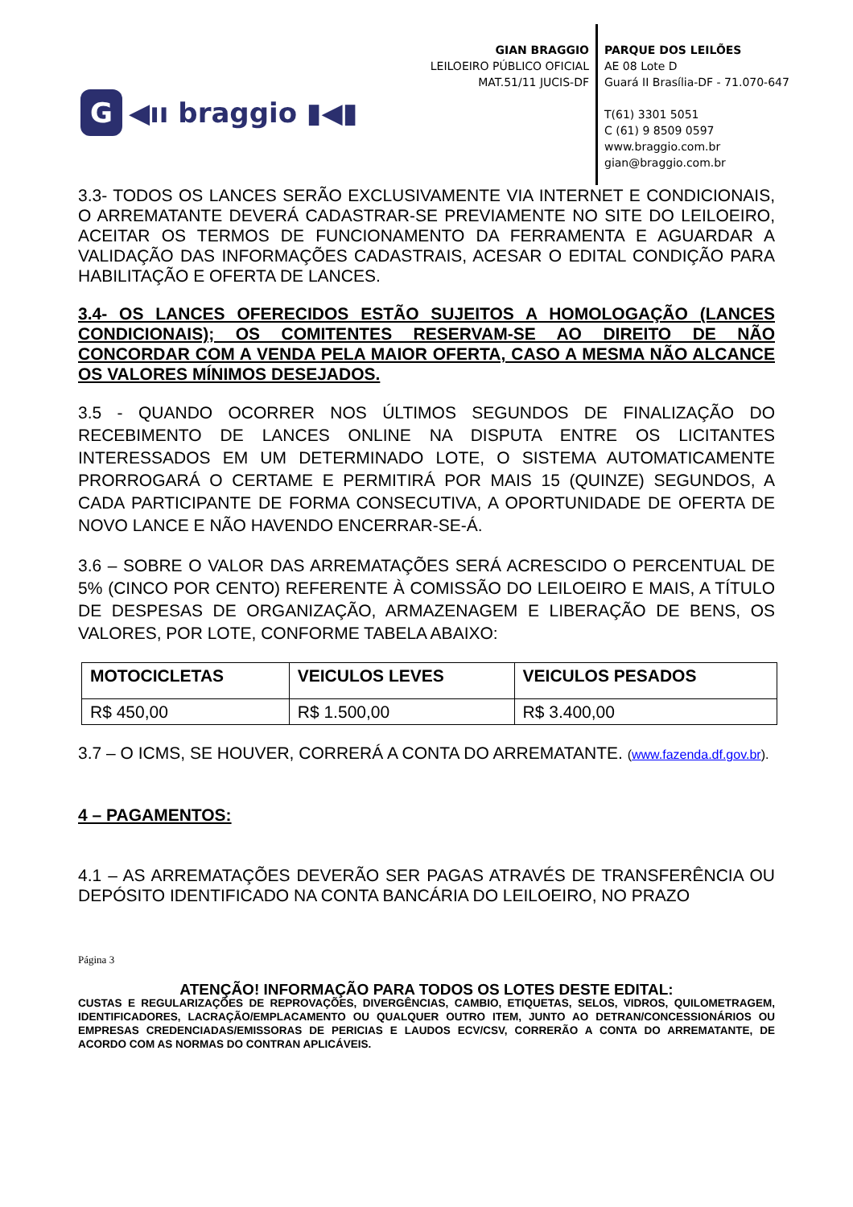G
◀ıı braggio ▮◀▮
GIAN BRAGGIO
LEILOEIRO PÚBLICO OFICIAL
MAT.51/11 JUCIS-DF
PARQUE DOS LEILÕES
AE 08 Lote D
Guará II Brasília-DF - 71.070-647
T(61) 3301 5051
C (61) 9 8509 0597
www.braggio.com.br
gian@braggio.com.br
3.3- TODOS OS LANCES SERÃO EXCLUSIVAMENTE VIA INTERNET E CONDICIONAIS, O ARREMATANTE DEVERÁ CADASTRAR-SE PREVIAMENTE NO SITE DO LEILOEIRO, ACEITAR OS TERMOS DE FUNCIONAMENTO DA FERRAMENTA E AGUARDAR A VALIDAÇÃO DAS INFORMAÇÕES CADASTRAIS, ACESAR O EDITAL CONDIÇÃO PARA HABILITAÇÃO E OFERTA DE LANCES.
3.4- OS LANCES OFERECIDOS ESTÃO SUJEITOS A HOMOLOGAÇÃO (LANCES CONDICIONAIS); OS COMITENTES RESERVAM-SE AO DIREITO DE NÃO CONCORDAR COM A VENDA PELA MAIOR OFERTA, CASO A MESMA NÃO ALCANCE OS VALORES MÍNIMOS DESEJADOS.
3.5 - QUANDO OCORRER NOS ÚLTIMOS SEGUNDOS DE FINALIZAÇÃO DO RECEBIMENTO DE LANCES ONLINE NA DISPUTA ENTRE OS LICITANTES INTERESSADOS EM UM DETERMINADO LOTE, O SISTEMA AUTOMATICAMENTE PRORROGARÁ O CERTAME E PERMITIRÁ POR MAIS 15 (QUINZE) SEGUNDOS, A CADA PARTICIPANTE DE FORMA CONSECUTIVA, A OPORTUNIDADE DE OFERTA DE NOVO LANCE E NÃO HAVENDO ENCERRAR-SE-Á.
3.6 – SOBRE O VALOR DAS ARREMATAÇÕES SERÁ ACRESCIDO O PERCENTUAL DE 5% (CINCO POR CENTO) REFERENTE À COMISSÃO DO LEILOEIRO E MAIS, A TÍTULO DE DESPESAS DE ORGANIZAÇÃO, ARMAZENAGEM E LIBERAÇÃO DE BENS, OS VALORES, POR LOTE, CONFORME TABELA ABAIXO:
| MOTOCICLETAS | VEICULOS LEVES | VEICULOS PESADOS |
| --- | --- | --- |
| R$ 450,00 | R$ 1.500,00 | R$ 3.400,00 |
3.7 – O ICMS, SE HOUVER, CORRERÁ A CONTA DO ARREMATANTE. (www.fazenda.df.gov.br).
4 – PAGAMENTOS:
4.1 – AS ARREMATAÇÕES DEVERÃO SER PAGAS ATRAVÉS DE TRANSFERÊNCIA OU DEPÓSITO IDENTIFICADO NA CONTA BANCÁRIA DO LEILOEIRO, NO PRAZO
Página 3
ATENÇÃO! INFORMAÇÃO PARA TODOS OS LOTES DESTE EDITAL:
CUSTAS E REGULARIZAÇÕES DE REPROVAÇÕES, DIVERGÊNCIAS, CAMBIO, ETIQUETAS, SELOS, VIDROS, QUILOMETRAGEM, IDENTIFICADORES, LACRAÇÃO/EMPLACAMENTO OU QUALQUER OUTRO ITEM, JUNTO AO DETRAN/CONCESSIONÁRIOS OU EMPRESAS CREDENCIADAS/EMISSORAS DE PERICIAS E LAUDOS ECV/CSV, CORRERÃO A CONTA DO ARREMATANTE, DE ACORDO COM AS NORMAS DO CONTRAN APLICÁVEIS.